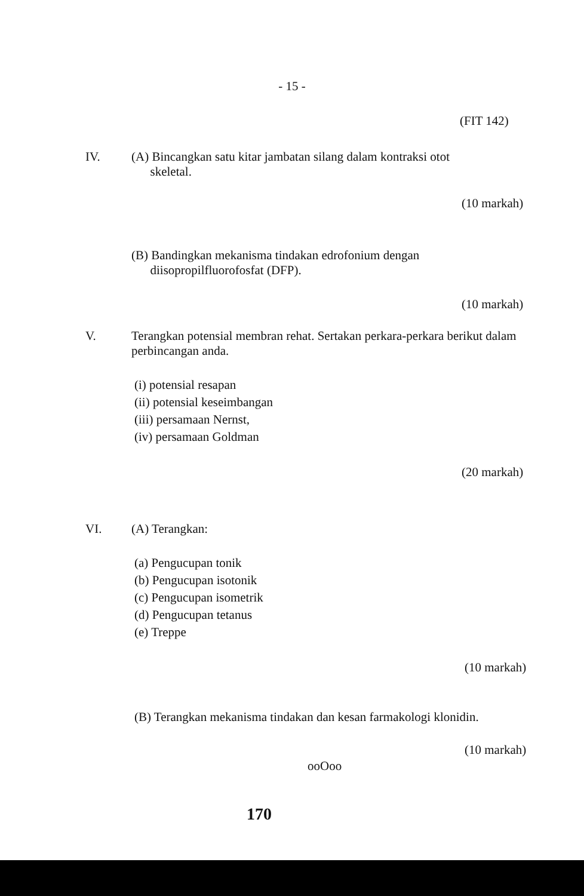- 15 -
(FIT 142)
IV. (A) Bincangkan satu kitar jambatan silang dalam kontraksi otot
skeletal.
(10 markah)
(B) Bandingkan mekanisma tindakan edrofonium dengan
diisopropilfluorofosfat (DFP).
(10 markah)
V. Terangkan potensial membran rehat. Sertakan perkara-perkara berikut dalam perbincangan anda.
(i) potensial resapan
(ii) potensial keseimbangan
(iii) persamaan Nernst,
(iv) persamaan Goldman
(20 markah)
VI. (A) Terangkan:
(a) Pengucupan tonik
(b) Pengucupan isotonik
(c) Pengucupan isometrik
(d) Pengucupan tetanus
(e) Treppe
(10 markah)
(B) Terangkan mekanisma tindakan dan kesan farmakologi klonidin.
(10 markah)
ooOoo
170